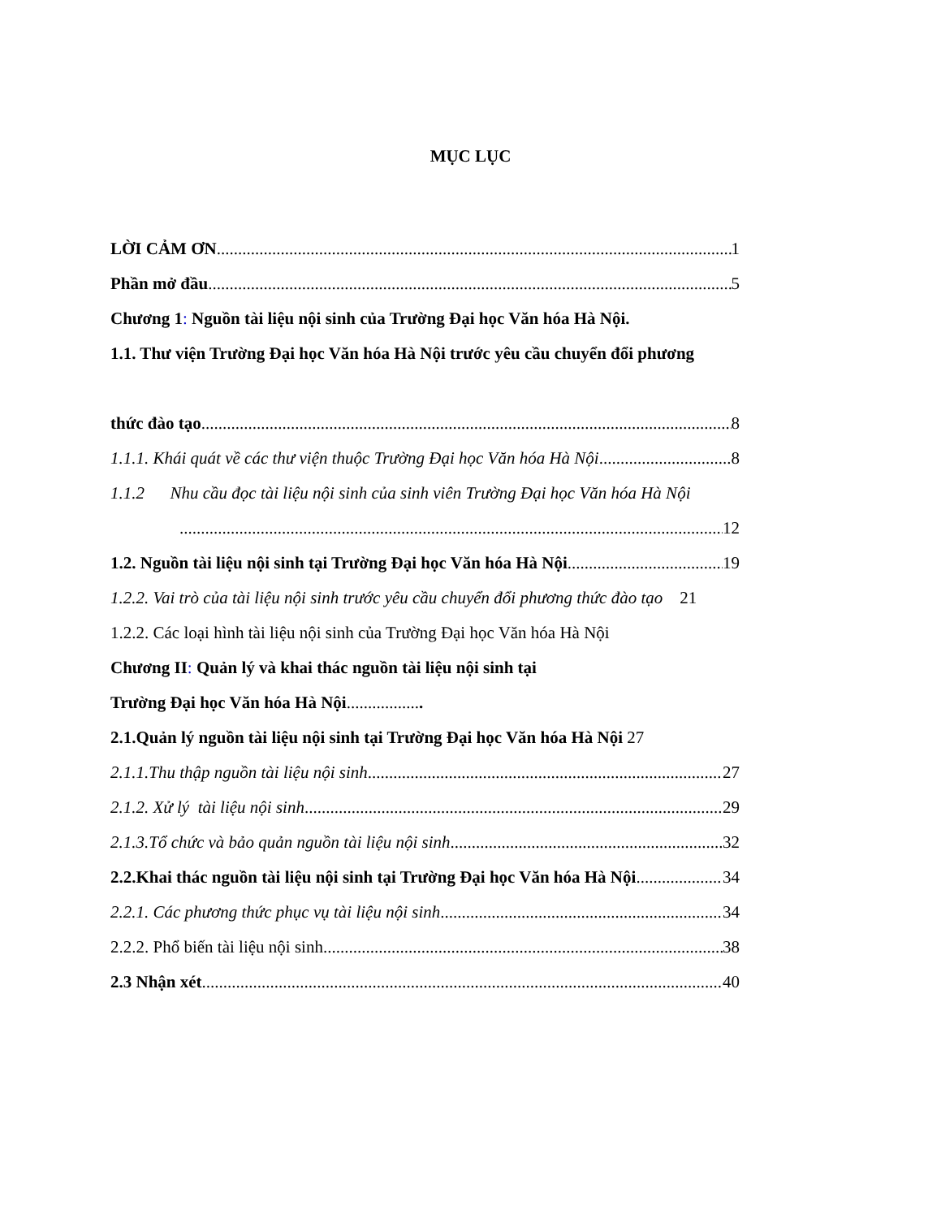MỤC LỤC
LỜI CẢM ƠN 1
Phần mở đầu 5
Chương 1: Nguồn tài liệu nội sinh của Trường Đại học Văn hóa Hà Nội.
1.1. Thư viện Trường Đại học Văn hóa Hà Nội trước yêu cầu chuyển đổi phương
thức đào tạo 8
1.1.1. Khái quát về các thư viện thuộc Trường Đại học Văn hóa Hà Nội 8
1.1.2 Nhu cầu đọc tài liệu nội sinh của sinh viên Trường Đại học Văn hóa Hà Nội
12
1.2. Nguồn tài liệu nội sinh tại Trường Đại học Văn hóa Hà Nội 19
1.2.2. Vai trò của tài liệu nội sinh trước yêu cầu chuyển đổi phương thức đào tạo 21
1.2.2. Các loại hình tài liệu nội sinh của Trường Đại học Văn hóa Hà Nội
Chương II: Quản lý và khai thác nguồn tài liệu nội sinh tại
Trường Đại học Văn hóa Hà Nội..................
2.1.Quản lý nguồn tài liệu nội sinh tại Trường Đại học Văn hóa Hà Nội 27
2.1.1.Thu thập nguồn tài liệu nội sinh 27
2.1.2. Xử lý tài liệu nội sinh 29
2.1.3.Tổ chức và bảo quản nguồn tài liệu nội sinh 32
2.2.Khai thác nguồn tài liệu nội sinh tại Trường Đại học Văn hóa Hà Nội 34
2.2.1. Các phương thức phục vụ tài liệu nội sinh 34
2.2.2. Phổ biến tài liệu nội sinh 38
2.3 Nhận xét 40